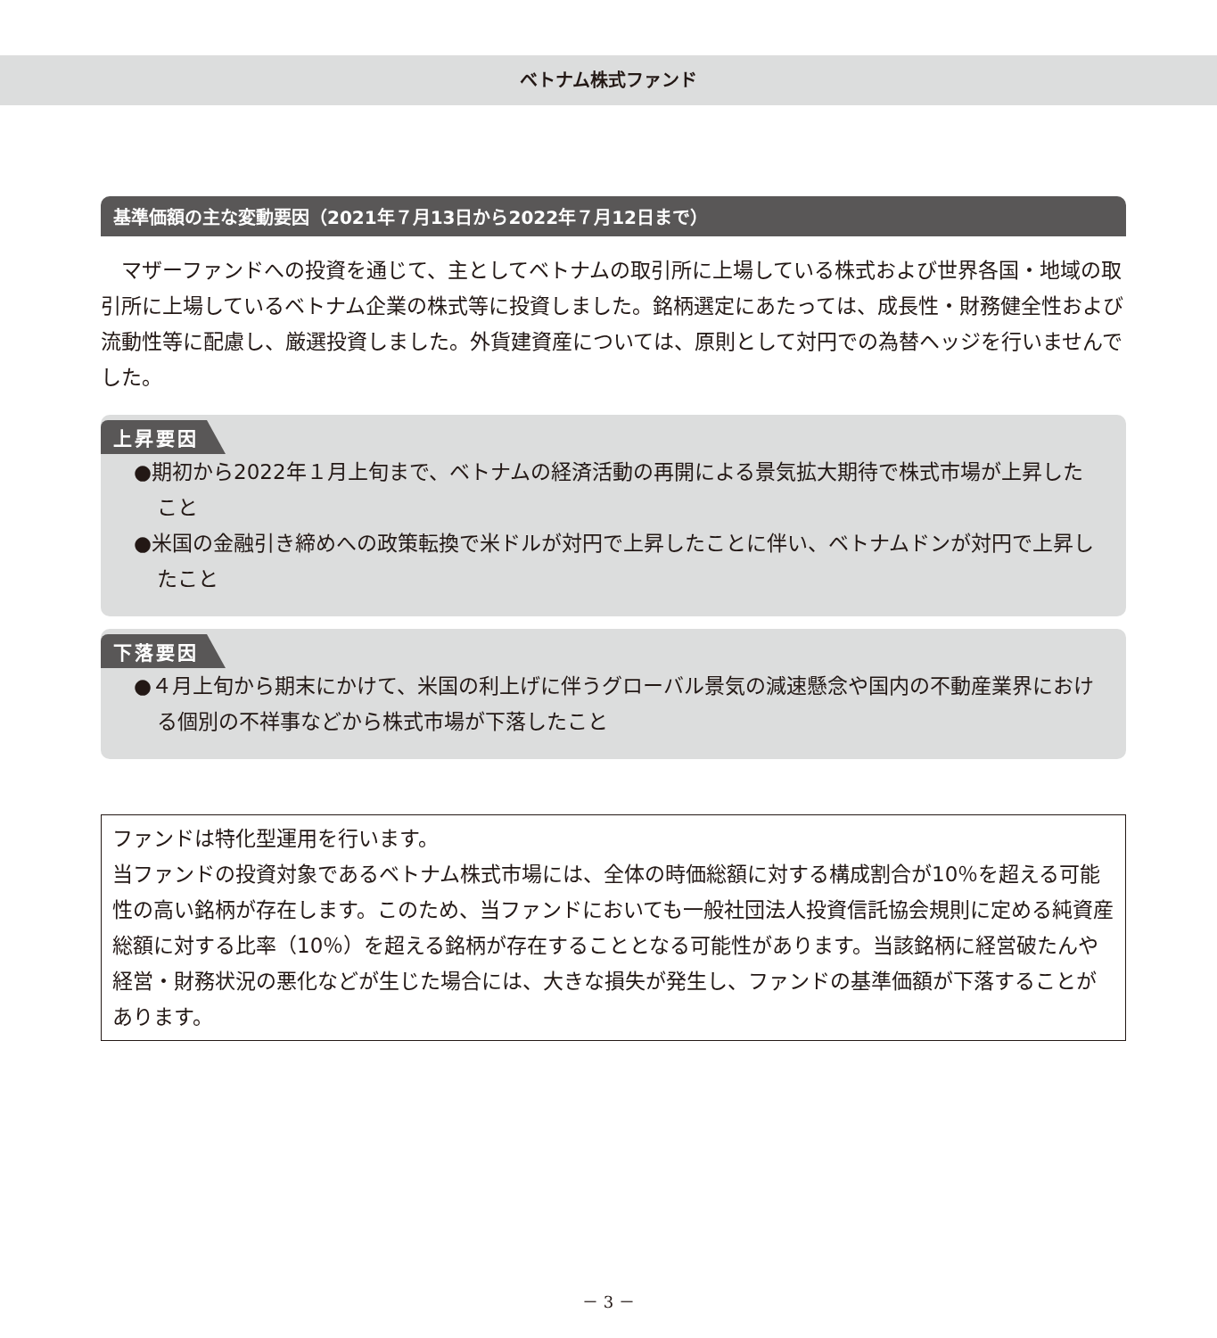ベトナム株式ファンド
基準価額の主な変動要因（2021年７月13日から2022年７月12日まで）
マザーファンドへの投資を通じて、主としてベトナムの取引所に上場している株式および世界各国・地域の取引所に上場しているベトナム企業の株式等に投資しました。銘柄選定にあたっては、成長性・財務健全性および流動性等に配慮し、厳選投資しました。外貨建資産については、原則として対円での為替ヘッジを行いませんでした。
上昇要因
●期初から2022年１月上旬まで、ベトナムの経済活動の再開による景気拡大期待で株式市場が上昇したこと
●米国の金融引き締めへの政策転換で米ドルが対円で上昇したことに伴い、ベトナムドンが対円で上昇したこと
下落要因
●４月上旬から期末にかけて、米国の利上げに伴うグローバル景気の減速懸念や国内の不動産業界における個別の不祥事などから株式市場が下落したこと
ファンドは特化型運用を行います。
当ファンドの投資対象であるベトナム株式市場には、全体の時価総額に対する構成割合が10％を超える可能性の高い銘柄が存在します。このため、当ファンドにおいても一般社団法人投資信託協会規則に定める純資産総額に対する比率（10％）を超える銘柄が存在することとなる可能性があります。当該銘柄に経営破たんや経営・財務状況の悪化などが生じた場合には、大きな損失が発生し、ファンドの基準価額が下落することがあります。
－ 3 －